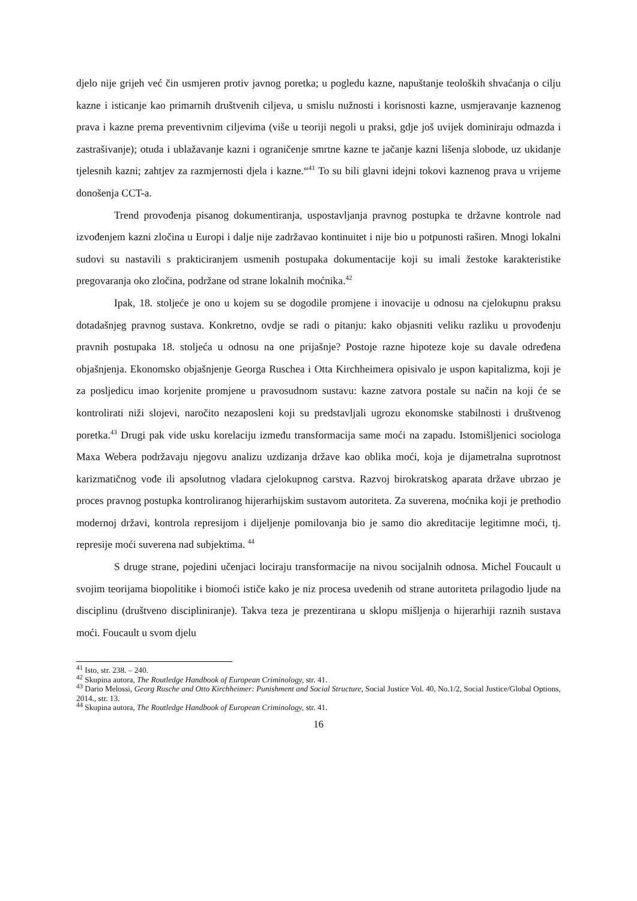djelo nije grijeh već čin usmjeren protiv javnog poretka; u pogledu kazne, napuštanje teoloških shvaćanja o cilju kazne i isticanje kao primarnih društvenih ciljeva, u smislu nužnosti i korisnosti kazne, usmjeravanje kaznenog prava i kazne prema preventivnim ciljevima (više u teoriji negoli u praksi, gdje još uvijek dominiraju odmazda i zastrašivanje); otuda i ublažavanje kazni i ograničenje smrtne kazne te jačanje kazni lišenja slobode, uz ukidanje tjelesnih kazni; zahtjev za razmjernosti djela i kazne.“<sup>41</sup> To su bili glavni idejni tokovi kaznenog prava u vrijeme donošenja CCT-a.
Trend provođenja pisanog dokumentiranja, uspostavljanja pravnog postupka te državne kontrole nad izvođenjem kazni zločina u Europi i dalje nije zadržavao kontinuitet i nije bio u potpunosti raširen. Mnogi lokalni sudovi su nastavili s prakticiranjem usmenih postupaka dokumentacije koji su imali žestoke karakteristike pregovaranja oko zločina, podržane od strane lokalnih moćnika.<sup>42</sup>
Ipak, 18. stoljeće je ono u kojem su se dogodile promjene i inovacije u odnosu na cjelokupnu praksu dotadašnjeg pravnog sustava. Konkretno, ovdje se radi o pitanju: kako objasniti veliku razliku u provođenju pravnih postupaka 18. stoljeća u odnosu na one prijašnje? Postoje razne hipoteze koje su davale određena objašnjenja. Ekonomsko objašnjenje Georga Ruschea i Otta Kirchheimera opisivalo je uspon kapitalizma, koji je za posljedicu imao korjenite promjene u pravosudnom sustavu: kazne zatvora postale su način na koji će se kontrolirati niži slojevi, naročito nezaposleni koji su predstavljali ugrozu ekonomske stabilnosti i društvenog poretka.<sup>43</sup> Drugi pak vide usku korelaciju između transformacija same moći na zapadu. Istomišljenici sociologa Maxa Webera podržavaju njegovu analizu uzdizanja države kao oblika moći, koja je dijametralna suprotnost karizmatičnog vođe ili apsolutnog vladara cjelokupnog carstva. Razvoj birokratskog aparata države ubrzao je proces pravnog postupka kontroliranog hijerarhijskim sustavom autoriteta. Za suverena, moćnika koji je prethodio modernoj državi, kontrola represijom i dijeljenje pomilovanja bio je samo dio akreditacije legitimne moći, tj. represije moći suverena nad subjektima. <sup>44</sup>
S druge strane, pojedini učenjaci lociraju transformacije na nivou socijalnih odnosa. Michel Foucault u svojim teorijama biopolitike i biomoći ističe kako je niz procesa uvedenih od strane autoriteta prilagodio ljude na disciplinu (društveno discipliniranje). Takva teza je prezentirana u sklopu mišljenja o hijerarhiji raznih sustava moći. Foucault u svom djelu
<sup>41</sup> Isto, str. 238. – 240.
<sup>42</sup> Skupina autora, The Routledge Handbook of European Criminology, str. 41.
<sup>43</sup> Dario Melossi, Georg Rusche and Otto Kirchheimer: Punishment and Social Structure, Social Justice Vol. 40, No.1/2, Social Justice/Global Options, 2014., str. 13.
<sup>44</sup> Skupina autora, The Routledge Handbook of European Criminology, str. 41.
16